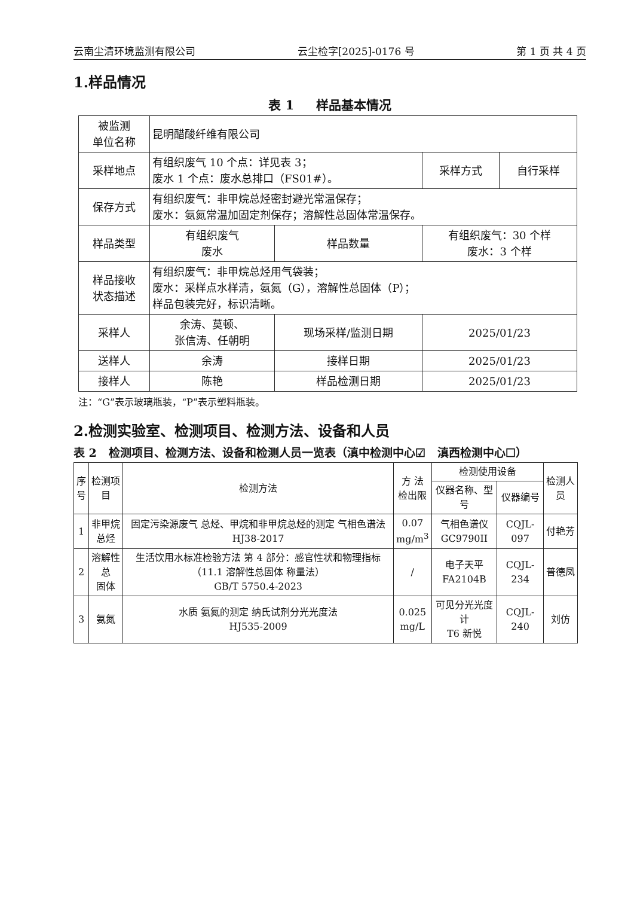云南尘清环境监测有限公司 云尘检字[2025]-0176 号 第 1 页 共 4 页
1.样品情况
表 1 样品基本情况
| 被监测 单位名称 | 昆明醋酸纤维有限公司 | | | |
| 采样地点 | 有组织废气 10 个点：详见表 3； 废水 1 个点：废水总排口（FS01#）。 | | 采样方式 | 自行采样 |
| 保存方式 | 有组织废气：非甲烷总烃密封避光常温保存； 废水：氨氮常温加固定剂保存；溶解性总固体常温保存。 | | | |
| 样品类型 | 有组织废气 废水 | 样品数量 | 有组织废气：30 个样 废水：3 个样 | |
| 样品接收 状态描述 | 有组织废气：非甲烷总烃用气袋装； 废水：采样点水样清，氨氮（G），溶解性总固体（P）； 样品包装完好，标识清晰。 | | | |
| 采样人 | 余涛、莫顿、 张信涛、任朝明 | 现场采样/监测日期 | 2025/01/23 | |
| 送样人 | 余涛 | 接样日期 | 2025/01/23 | |
| 接样人 | 陈艳 | 样品检测日期 | 2025/01/23 | |
注：“G”表示玻璃瓶装，“P”表示塑料瓶装。
2.检测实验室、检测项目、检测方法、设备和人员
表 2 检测项目、检测方法、设备和检测人员一览表（滇中检测中心☑ 滇西检测中心☐）
| 序 号 | 检测项目 | 检测方法 | 方 法 检出限 | 检测使用设备 | | 检测人员 |
| --- | --- | --- | --- | --- | --- | --- |
| | | | | 仪器名称、型号 | 仪器编号 | |
| 1 | 非甲烷 总烃 | 固定污染源废气 总烃、甲烷和非甲烷总烃的测定 气相色谱法 HJ38-2017 | 0.07 mg/m<sup>3</sup> | 气相色谱仪 GC9790II | CQJL-097 | 付艳芳 |
| 2 | 溶解性总 固体 | 生活饮用水标准检验方法 第 4 部分：感官性状和物理指标（11.1 溶解性总固体 称量法） GB/T 5750.4-2023 | / | 电子天平 FA2104B | CQJL-234 | 普德凤 |
| 3 | 氨氮 | 水质 氨氮的测定 纳氏试剂分光光度法 HJ535-2009 | 0.025 mg/L | 可见分光光度计 T6 新悦 | CQJL-240 | 刘仿 |